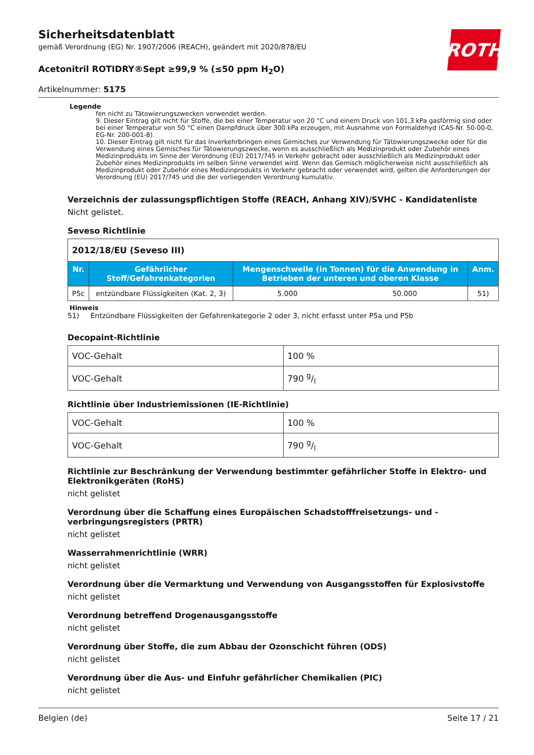ROTH
Sicherheitsdatenblatt
gemäß Verordnung (EG) Nr. 1907/2006 (REACH), geändert mit 2020/878/EU
Acetonitril ROTIDRY®Sept ≥99,9 % (≤50 ppm H<sub>2</sub>O)
Artikelnummer: 5175
Legende
fen nicht zu Tätowierungszwecken verwendet werden.
9. Dieser Eintrag gilt nicht für Stoffe, die bei einer Temperatur von 20 °C und einem Druck von 101,3 kPa gasförmig sind oder bei einer Temperatur von 50 °C einen Dampfdruck über 300 kPa erzeugen, mit Ausnahme von Formaldehyd (CAS-Nr. 50-00-0, EG-Nr. 200-001-8).
10. Dieser Eintrag gilt nicht für das Inverkehrbringen eines Gemisches zur Verwendung für Tätowierungszwecke oder für die Verwendung eines Gemisches für Tätowierungszwecke, wenn es ausschließlich als Medizinprodukt oder Zubehör eines Medizinprodukts im Sinne der Verordnung (EU) 2017/745 in Verkehr gebracht oder ausschließlich als Medizinprodukt oder Zubehör eines Medizinprodukts im selben Sinne verwendet wird. Wenn das Gemisch möglicherweise nicht ausschließlich als Medizinprodukt oder Zubehör eines Medizinprodukts in Verkehr gebracht oder verwendet wird, gelten die Anforderungen der Verordnung (EU) 2017/745 und die der vorliegenden Verordnung kumulativ.
Verzeichnis der zulassungspflichtigen Stoffe (REACH, Anhang XIV)/SVHC - Kandidatenliste
Nicht gelistet.
Seveso Richtlinie
| 2012/18/EU (Seveso III) | | | | |
| Nr. | Gefährlicher Stoff/Gefahrenkategorien | Mengenschwelle (in Tonnen) für die Anwendung in Betrieben der unteren und oberen Klasse | | Anm. |
| P5c | entzündbare Flüssigkeiten (Kat. 2, 3) | 5.000 | 50.000 | 51) |
Hinweis
51) Entzündbare Flüssigkeiten der Gefahrenkategorie 2 oder 3, nicht erfasst unter P5a und P5b
Decopaint-Richtlinie
| VOC-Gehalt | 100 % |
| VOC-Gehalt | 790 g/l |
Richtlinie über Industriemissionen (IE-Richtlinie)
| VOC-Gehalt | 100 % |
| VOC-Gehalt | 790 g/l |
Richtlinie zur Beschränkung der Verwendung bestimmter gefährlicher Stoffe in Elektro- und Elektronikgeräten (RoHS)
nicht gelistet
Verordnung über die Schaffung eines Europäischen Schadstofffreisetzungs- und -verbringungsregisters (PRTR)
nicht gelistet
Wasserrahmenrichtlinie (WRR)
nicht gelistet
Verordnung über die Vermarktung und Verwendung von Ausgangsstoffen für Explosivstoffe
nicht gelistet
Verordnung betreffend Drogenausgangsstoffe
nicht gelistet
Verordnung über Stoffe, die zum Abbau der Ozonschicht führen (ODS)
nicht gelistet
Verordnung über die Aus- und Einfuhr gefährlicher Chemikalien (PIC)
nicht gelistet
Belgien (de) Seite 17 / 21